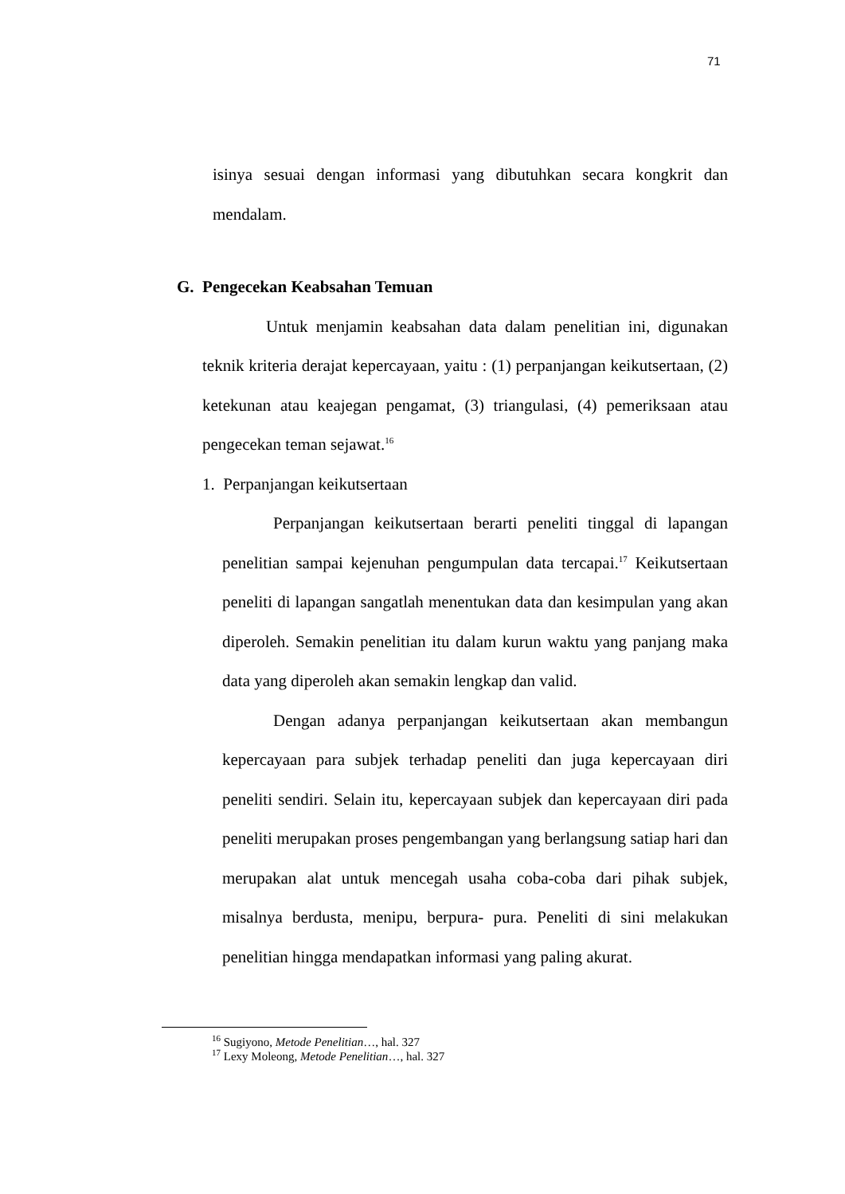71
isinya sesuai dengan informasi yang dibutuhkan secara kongkrit dan mendalam.
G. Pengecekan Keabsahan Temuan
Untuk menjamin keabsahan data dalam penelitian ini, digunakan teknik kriteria derajat kepercayaan, yaitu : (1) perpanjangan keikutsertaan, (2) ketekunan atau keajegan pengamat, (3) triangulasi, (4) pemeriksaan atau pengecekan teman sejawat.<sup>16</sup>
1. Perpanjangan keikutsertaan
Perpanjangan keikutsertaan berarti peneliti tinggal di lapangan penelitian sampai kejenuhan pengumpulan data tercapai.<sup>17</sup> Keikutsertaan peneliti di lapangan sangatlah menentukan data dan kesimpulan yang akan diperoleh. Semakin penelitian itu dalam kurun waktu yang panjang maka data yang diperoleh akan semakin lengkap dan valid.
Dengan adanya perpanjangan keikutsertaan akan membangun kepercayaan para subjek terhadap peneliti dan juga kepercayaan diri peneliti sendiri. Selain itu, kepercayaan subjek dan kepercayaan diri pada peneliti merupakan proses pengembangan yang berlangsung satiap hari dan merupakan alat untuk mencegah usaha coba-coba dari pihak subjek, misalnya berdusta, menipu, berpura- pura. Peneliti di sini melakukan penelitian hingga mendapatkan informasi yang paling akurat.
<sup>16</sup> Sugiyono, Metode Penelitian…, hal. 327
<sup>17</sup> Lexy Moleong, Metode Penelitian…, hal. 327